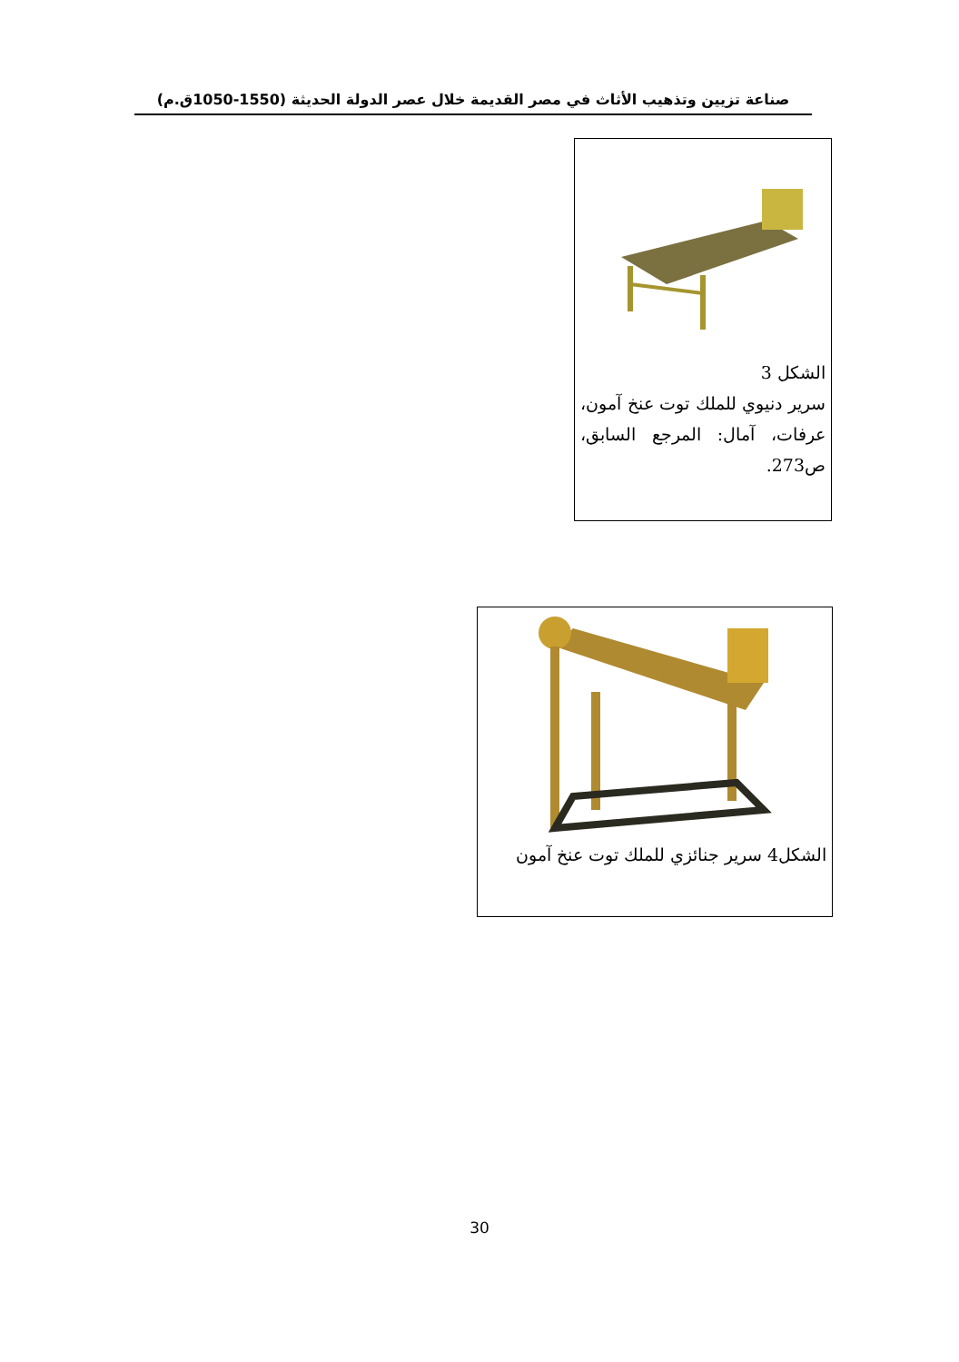صناعة تزيين وتذهيب الأثاث في مصر القديمة خلال عصر الدولة الحديثة (1550-1050ق.م)
الشكل 3
سرير دنيوي للملك توت عنخ آمون، عرفات، آمال: المرجع السابق، ص273.
الشكل4 سرير جنائزي للملك توت عنخ آمون
30